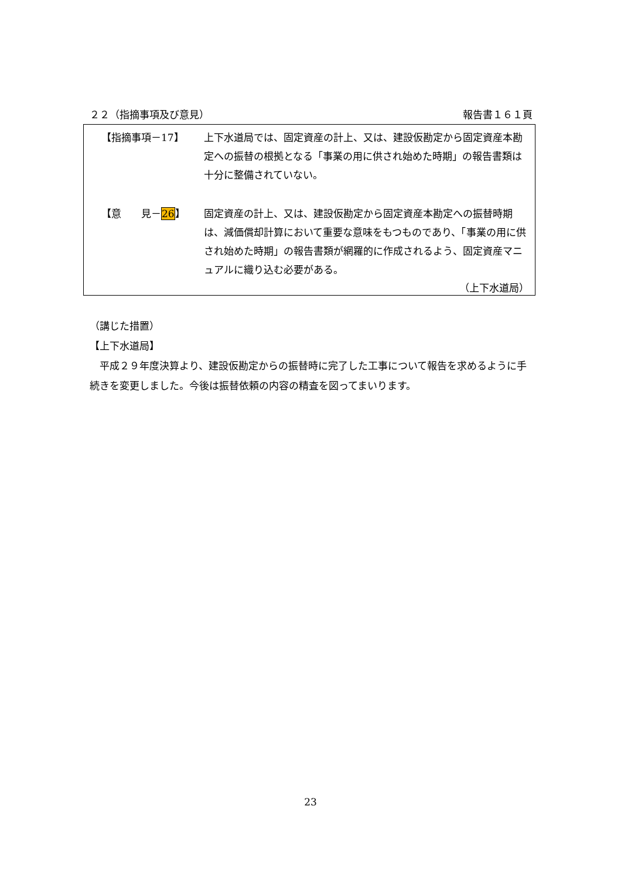２２（指摘事項及び意見） 報告書１６１頁
【指摘事項－17】 上下水道局では、固定資産の計上、又は、建設仮勘定から固定資産本勘定への振替の根拠となる「事業の用に供され始めた時期」の報告書類は十分に整備されていない。
【意　　見－26】 固定資産の計上、又は、建設仮勘定から固定資産本勘定への振替時期は、減価償却計算において重要な意味をもつものであり、「事業の用に供され始めた時期」の報告書類が網羅的に作成されるよう、固定資産マニュアルに織り込む必要がある。
（上下水道局）
（講じた措置）
【上下水道局】
　平成２９年度決算より、建設仮勘定からの振替時に完了した工事について報告を求めるように手続きを変更しました。今後は振替依頼の内容の精査を図ってまいります。
23